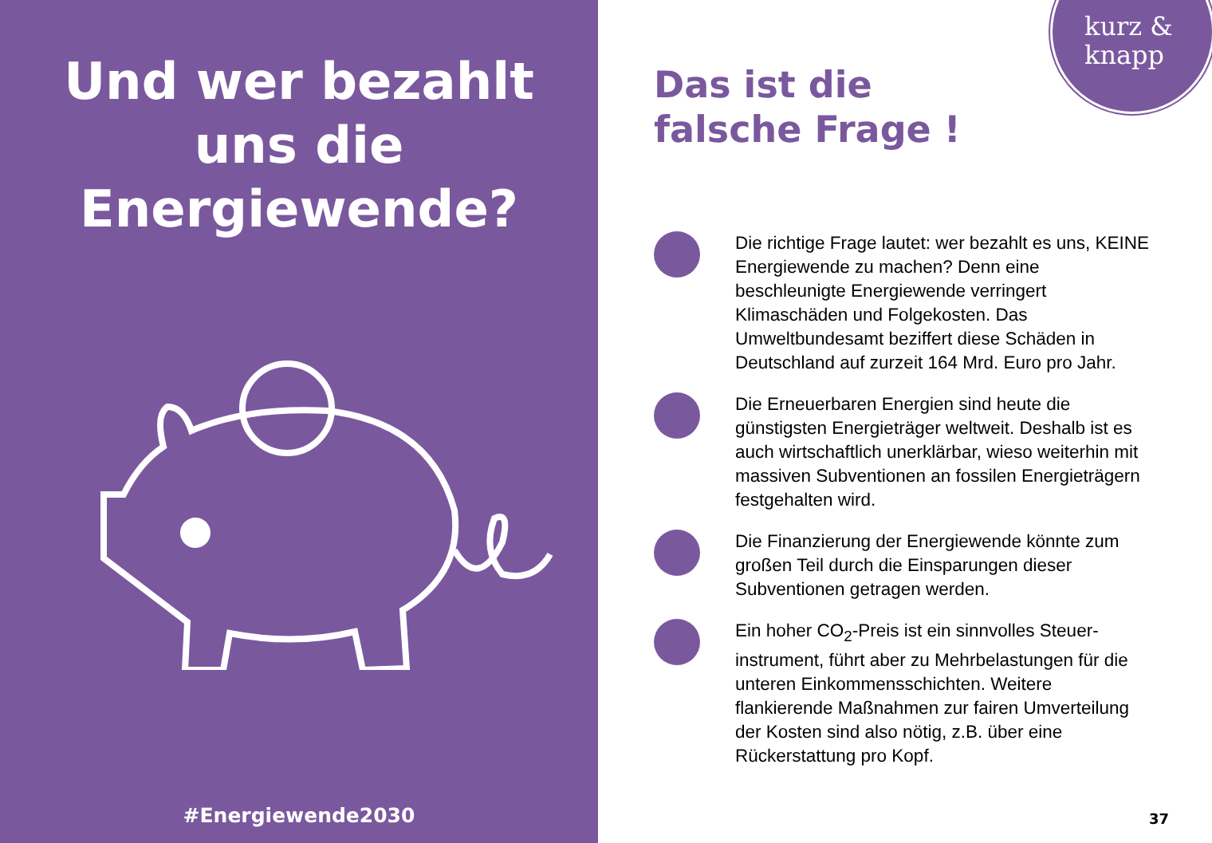Und wer bezahlt
uns die
Energiewende?
#Energiewende2030
kurz &
knapp
Das ist die
falsche Frage !
Die richtige Frage lautet: wer bezahlt es uns, KEINE Energiewende zu machen? Denn eine beschleunigte Energiewende verringert Klimaschäden und Folgekosten. Das Umweltbundesamt beziffert diese Schäden in Deutschland auf zurzeit 164 Mrd. Euro pro Jahr.
Die Erneuerbaren Energien sind heute die günstigsten Energieträger weltweit. Deshalb ist es auch wirtschaftlich unerklärbar, wieso weiterhin mit massiven Subventionen an fossilen Energieträgern festgehalten wird.
Die Finanzierung der Energiewende könnte zum großen Teil durch die Einsparungen dieser Subventionen getragen werden.
Ein hoher CO<sub>2</sub>-Preis ist ein sinnvolles Steuer-instrument, führt aber zu Mehrbelastungen für die unteren Einkommensschichten. Weitere flankierende Maßnahmen zur fairen Umverteilung der Kosten sind also nötig, z.B. über eine Rückerstattung pro Kopf.
37